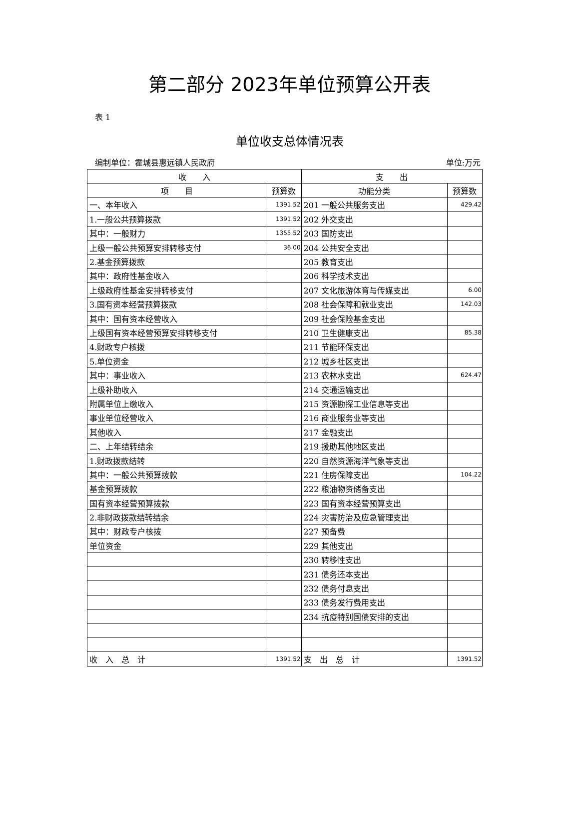第二部分 2023年单位预算公开表
表 1
单位收支总体情况表
编制单位：霍城县惠远镇人民政府 单位:万元
| 收 入 | | 支 出 | |
| --- | --- | --- | --- |
| 项 目 | 预算数 | 功能分类 | 预算数 |
| 一、本年收入 | 1391.52 | 201 一般公共服务支出 | 429.42 |
| 1.一般公共预算拨款 | 1391.52 | 202 外交支出 | |
| 其中：一般财力 | 1355.52 | 203 国防支出 | |
| 上级一般公共预算安排转移支付 | 36.00 | 204 公共安全支出 | |
| 2.基金预算拨款 | | 205 教育支出 | |
| 其中：政府性基金收入 | | 206 科学技术支出 | |
| 上级政府性基金安排转移支付 | | 207 文化旅游体育与传媒支出 | 6.00 |
| 3.国有资本经营预算拨款 | | 208 社会保障和就业支出 | 142.03 |
| 其中：国有资本经营收入 | | 209 社会保险基金支出 | |
| 上级国有资本经营预算安排转移支付 | | 210 卫生健康支出 | 85.38 |
| 4.财政专户核拨 | | 211 节能环保支出 | |
| 5.单位资金 | | 212 城乡社区支出 | |
| 其中：事业收入 | | 213 农林水支出 | 624.47 |
| 上级补助收入 | | 214 交通运输支出 | |
| 附属单位上缴收入 | | 215 资源勘探工业信息等支出 | |
| 事业单位经营收入 | | 216 商业服务业等支出 | |
| 其他收入 | | 217 金融支出 | |
| 二、上年结转结余 | | 219 援助其他地区支出 | |
| 1.财政拨款结转 | | 220 自然资源海洋气象等支出 | |
| 其中：一般公共预算拨款 | | 221 住房保障支出 | 104.22 |
| 基金预算拨款 | | 222 粮油物资储备支出 | |
| 国有资本经营预算拨款 | | 223 国有资本经营预算支出 | |
| 2.非财政拨款结转结余 | | 224 灾害防治及应急管理支出 | |
| 其中：财政专户核拨 | | 227 预备费 | |
| 单位资金 | | 229 其他支出 | |
| | | 230 转移性支出 | |
| | | 231 债务还本支出 | |
| | | 232 债务付息支出 | |
| | | 233 债务发行费用支出 | |
| | | 234 抗疫特别国债安排的支出 | |
| 收 入 总 计 | 1391.52 | 支 出 总 计 | 1391.52 |